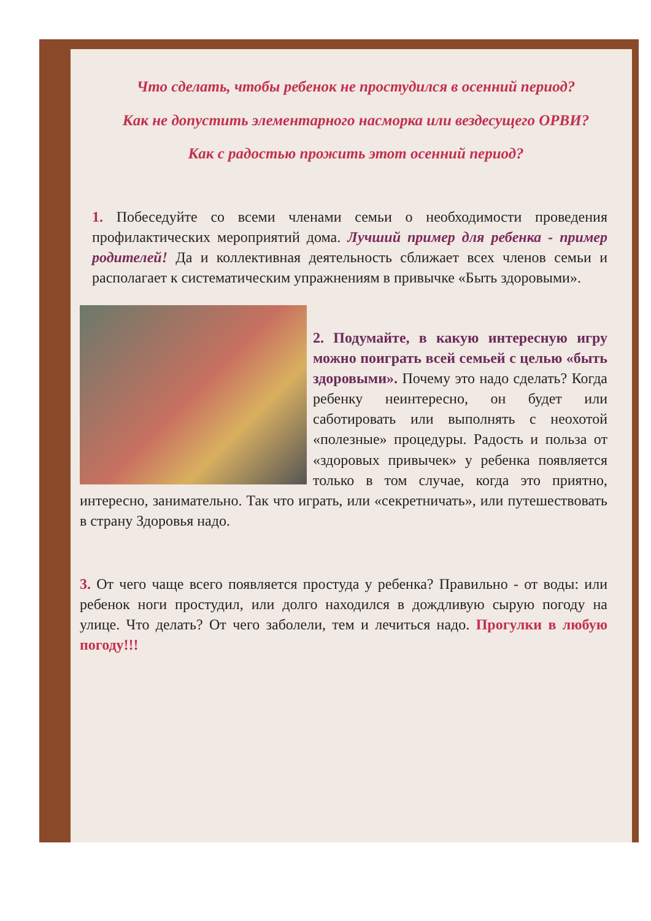Что сделать, чтобы ребенок не простудился в осенний период?
Как не допустить элементарного насморка или вездесущего ОРВИ?
Как с радостью прожить этот осенний период?
1. Побеседуйте со всеми членами семьи о необходимости проведения профилактических мероприятий дома. Лучший пример для ребенка - пример родителей! Да и коллективная деятельность сближает всех членов семьи и располагает к систематическим упражнениям в привычке «Быть здоровыми».
2. Подумайте, в какую интересную игру можно поиграть всей семьей с целью «быть здоровыми». Почему это надо сделать? Когда ребенку неинтересно, он будет или саботировать или выполнять с неохотой «полезные» процедуры. Радость и польза от «здоровых привычек» у ребенка появляется только в том случае, когда это приятно, интересно, занимательно. Так что играть, или «секретничать», или путешествовать в страну Здоровья надо.
3. От чего чаще всего появляется простуда у ребенка? Правильно - от воды: или ребенок ноги простудил, или долго находился в дождливую сырую погоду на улице. Что делать? От чего заболели, тем и лечиться надо. Прогулки в любую погоду!!!